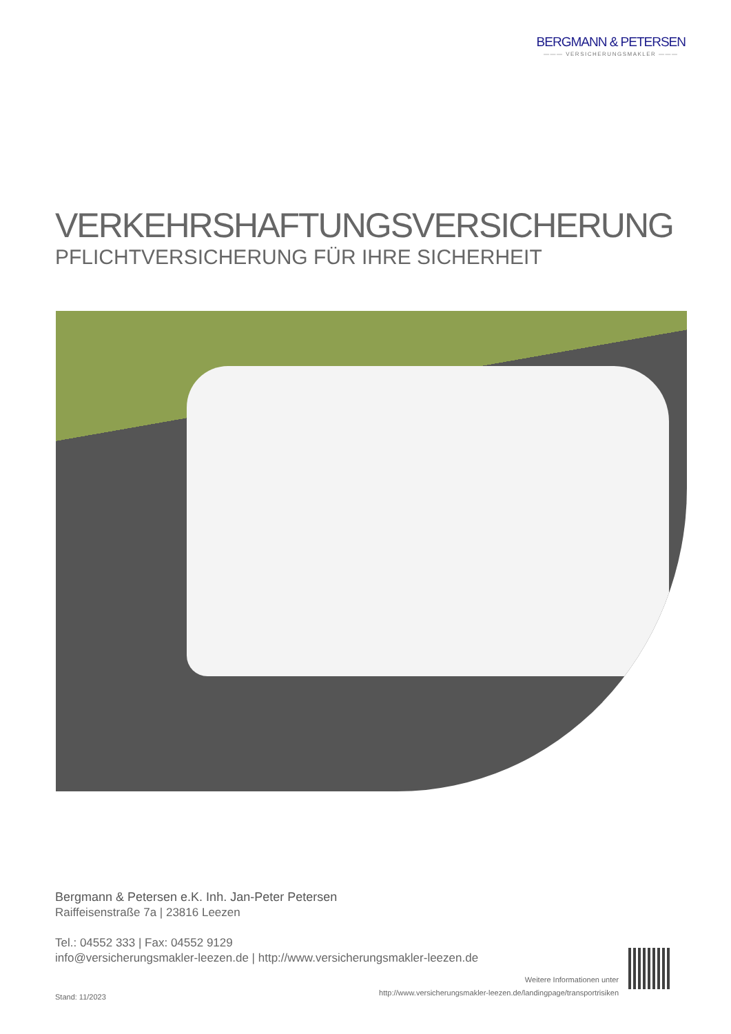BERGMANN & PETERSEN
——— VERSICHERUNGSMAKLER ———
VERKEHRSHAFTUNGSVERSICHERUNG
PFLICHTVERSICHERUNG FÜR IHRE SICHERHEIT
Bergmann & Petersen e.K. Inh. Jan-Peter Petersen
Raiffeisenstraße 7a | 23816 Leezen
Tel.: 04552 333 | Fax: 04552 9129
info@versicherungsmakler-leezen.de | http://www.versicherungsmakler-leezen.de
Stand: 11/2023
Weitere Informationen unter
http://www.versicherungsmakler-leezen.de/landingpage/transportrisiken